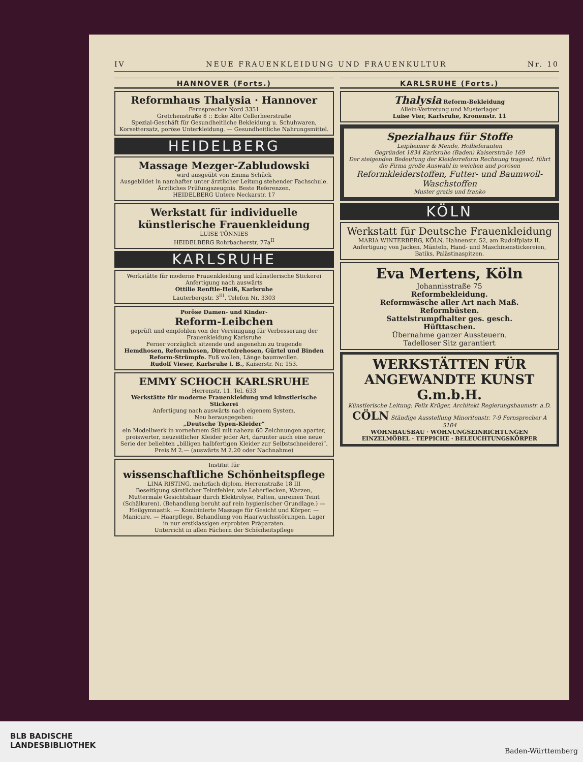IV NEUE FRAUENKLEIDUNG UND FRAUENKULTUR Nr. 10
HANNOVER (Forts.)
Reformhaus Thalysia · Hannover
Fernsprecher Nord 3351
Gretchenstraße 8 :: Ecke Alte Cellerheerstraße
Spezial-Geschäft für Gesundheitliche Bekleidung u. Schuhwaren, Korsettersatz, poröse Unterkleidung. — Gesundheitliche Nahrungsmittel.
HEIDELBERG
Massage Mezger-Zabludowski
wird ausgeübt von Emma Schück
Ausgebildet in namhafter unter ärztlicher Leitung stehender Fachschule. Ärztliches Prüfungszeugnis. Beste Referenzen.
HEIDELBERG Untere Neckarstr. 17
Werkstatt für individuelle künstlerische Frauenkleidung
LUISE TÖNNIES
HEIDELBERG Rohrbacherstr. 77a<sup>II</sup>
KARLSRUHE
Werkstätte für moderne Frauenkleidung und künstlerische Stickerei
Anfertigung nach auswärts
Ottilie Renftle-Heiß, Karlsruhe
Lauterbergstr. 3<sup>III</sup>. Telefon Nr. 3303
Poröse Damen- und Kinder-
Reform-Leibchen
geprüft und empfohlen von der Vereinigung für Verbesserung der Frauenkleidung Karlsruhe
Ferner vorzüglich sitzende und angenehm zu tragende
Hemdhosen, Reformhosen, Directoirehosen, Gürtel und Binden
Reform-Strümpfe. Fuß wollen, Länge baumwollen.
Rudolf Vieser, Karlsruhe i. B., Kaiserstr. Nr. 153.
EMMY SCHOCH KARLSRUHE
Herrenstr. 11. Tel. 633
Werkstätte für moderne Frauenkleidung und künstlerische Stickerei
Anfertigung nach auswärts nach eigenem System.
Neu herausgegeben:
„Deutsche Typen-Kleider“
ein Modellwerk in vornehmem Stil mit nahezu 60 Zeichnungen aparter, preiswerter, neuzeitlicher Kleider jeder Art, darunter auch eine neue Serie der beliebten „billigen halbfertigen Kleider zur Selbstschneiderei“. Preis M 2.— (auswärts M 2.20 oder Nachnahme)
Institut für
wissenschaftliche Schönheitspflege
LINA RISTING, mehrfach diplom. Herrenstraße 18 III
Beseitigung sämtlicher Teintfehler, wie Leberflecken, Warzen, Muttermale Gesichtshaar durch Elektrolyse, Falten, unreinen Teint (Schälkuren). (Behandlung beruht auf rein hygienischer Grundlage.) — Heilgymnastik. — Kombinierte Massage für Gesicht und Körper. — Manicure. — Haarpflege, Behandlung von Haarwuchsstörungen. Lager in nur erstklassigen erprobten Präparaten.
Unterricht in allen Fächern der Schönheitspflege
KARLSRUHE (Forts.)
Thalysia Reform-Bekleidung
Allein-Vertretung und Musterlager
Luise Vier, Karlsruhe, Kronenstr. 11
Spezialhaus für Stoffe
Leipheimer & Mende, Hoflieferanten
Gegründet 1834 Karlsruhe (Baden) Kaiserstraße 169
Der steigenden Bedeutung der Kleiderreform Rechnung tragend, führt die Firma große Auswahl in weichen und porösen
Reformkleiderstoffen, Futter- und Baumwoll-Waschstoffen
Muster gratis und franko
KÖLN
Werkstatt für Deutsche Frauenkleidung
MARIA WINTERBERG, KÖLN, Hahnenstr. 52, am Rudolfplatz II.
Anfertigung von Jacken, Mänteln, Hand- und Maschinenstickereien, Batiks, Palästinaspitzen.
Eva Mertens, Köln
Johannisstraße 75
Reformbekleidung.
Reformwäsche aller Art nach Maß.
Reformbüsten.
Sattelstrumpfhalter ges. gesch.
Hüfttaschen.
Übernahme ganzer Aussteuern.
Tadelloser Sitz garantiert
WERKSTÄTTEN FÜR ANGEWANDTE KUNST G.m.b.H.
Künstlerische Leitung: Felix Krüger, Architekt Regierungsbaumstr. a.D. CÖLN Ständige Ausstellung Minoritenstr. 7-9 Fernsprecher A 5104
WOHNHAUSBAU · WOHNUNGSEINRICHTUNGEN
EINZELMÖBEL · TEPPICHE · BELEUCHTUNGSKÖRPER
BLB BADISCHE
LANDESBIBLIOTHEK
Baden-Württemberg